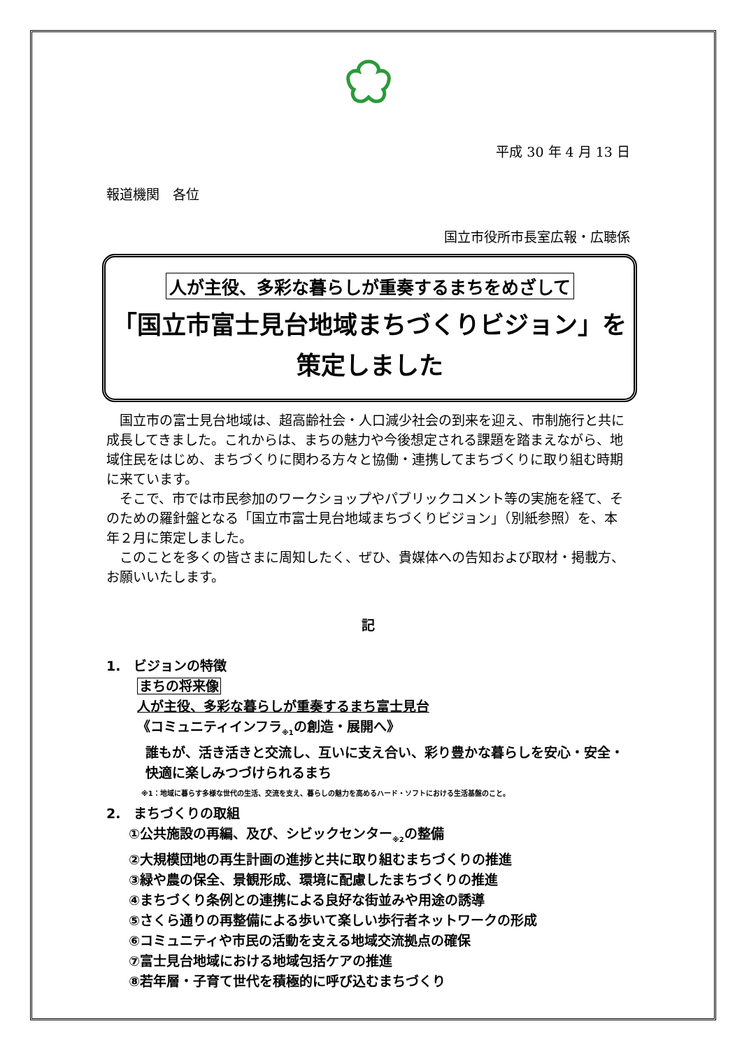平成 30 年 4 月 13 日
報道機関　各位
国立市役所市長室広報・広聴係
人が主役、多彩な暮らしが重奏するまちをめざして
「国立市富士見台地域まちづくりビジョン」を
策定しました
国立市の富士見台地域は、超高齢社会・人口減少社会の到来を迎え、市制施行と共に成長してきました。これからは、まちの魅力や今後想定される課題を踏まえながら、地域住民をはじめ、まちづくりに関わる方々と協働・連携してまちづくりに取り組む時期に来ています。
そこで、市では市民参加のワークショップやパブリックコメント等の実施を経て、そのための羅針盤となる「国立市富士見台地域まちづくりビジョン」（別紙参照）を、本年２月に策定しました。
このことを多くの皆さまに周知したく、ぜひ、貴媒体への告知および取材・掲載方、お願いいたします。
記
1.　ビジョンの特徴
まちの将来像
人が主役、多彩な暮らしが重奏するまち富士見台
《コミュニティインフラ<sub>※1</sub>の創造・展開へ》
誰もが、活き活きと交流し、互いに支え合い、彩り豊かな暮らしを安心・安全・快適に楽しみつづけられるまち
※1：地域に暮らす多様な世代の生活、交流を支え、暮らしの魅力を高めるハード・ソフトにおける生活基盤のこと。
2.　まちづくりの取組
①公共施設の再編、及び、シビックセンター<sub>※2</sub>の整備
②大規模団地の再生計画の進捗と共に取り組むまちづくりの推進
③緑や農の保全、景観形成、環境に配慮したまちづくりの推進
④まちづくり条例との連携による良好な街並みや用途の誘導
⑤さくら通りの再整備による歩いて楽しい歩行者ネットワークの形成
⑥コミュニティや市民の活動を支える地域交流拠点の確保
⑦富士見台地域における地域包括ケアの推進
⑧若年層・子育て世代を積極的に呼び込むまちづくり